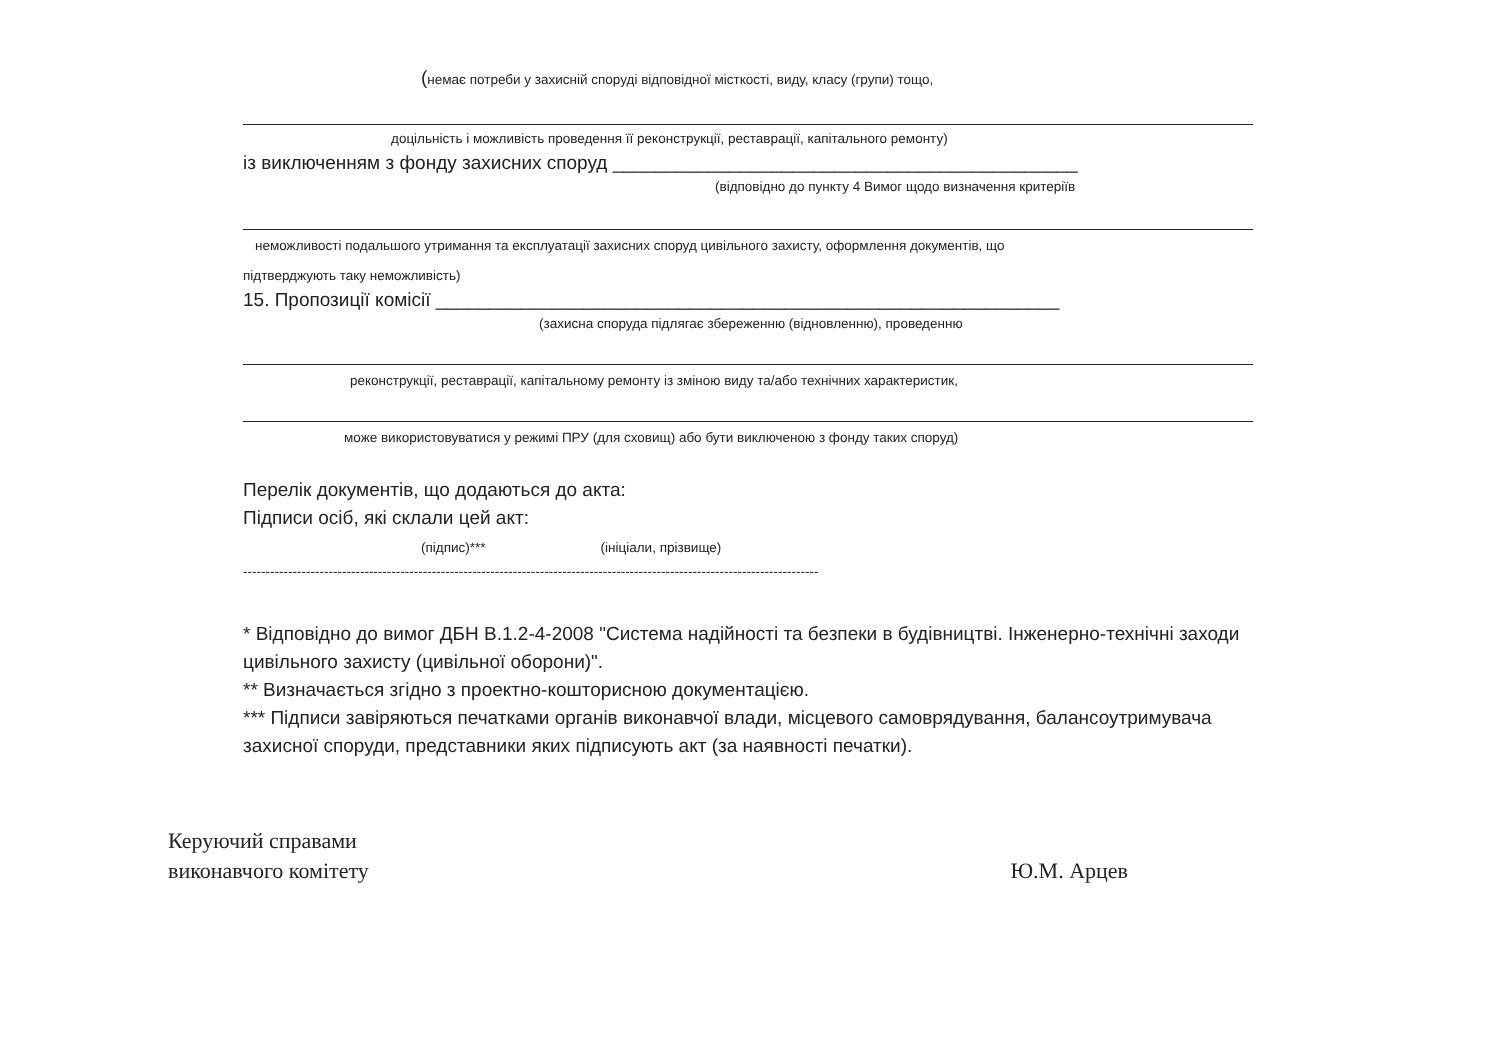(немає потреби у захисній споруді відповідної місткості, виду, класу (групи) тощо,
доцільність і можливість проведення її реконструкції, реставрації, капітального ремонту)
із виключенням з фонду захисних споруд ____________________________________________
(відповідно до пункту 4 Вимог щодо визначення критеріїв
неможливості подальшого утримання та експлуатації захисних споруд цивільного захисту, оформлення документів, що
підтверджують таку неможливість)
15. Пропозиції комісії ___________________________________________________________
(захисна споруда підлягає збереженню (відновленню), проведенню
реконструкції, реставрації, капітальному ремонту із зміною виду та/або технічних характеристик,
може використовуватися у режимі ПРУ (для сховищ) або бути виключеною з фонду таких споруд)
Перелік документів, що додаються до акта:
Підписи осіб, які склали цей акт:
(підпис)*** (ініціали, прізвище)
--------------------------------------------------------------------------------------------------------------------------------
* Відповідно до вимог ДБН В.1.2-4-2008 "Система надійності та безпеки в будівництві. Інженерно-технічні заходи цивільного захисту (цивільної оборони)".
** Визначається згідно з проектно-кошторисною документацією.
*** Підписи завіряються печатками органів виконавчої влади, місцевого самоврядування, балансоутримувача захисної споруди, представники яких підписують акт (за наявності печатки).
Керуючий справами
виконавчого комітету
Ю.М. Арцев